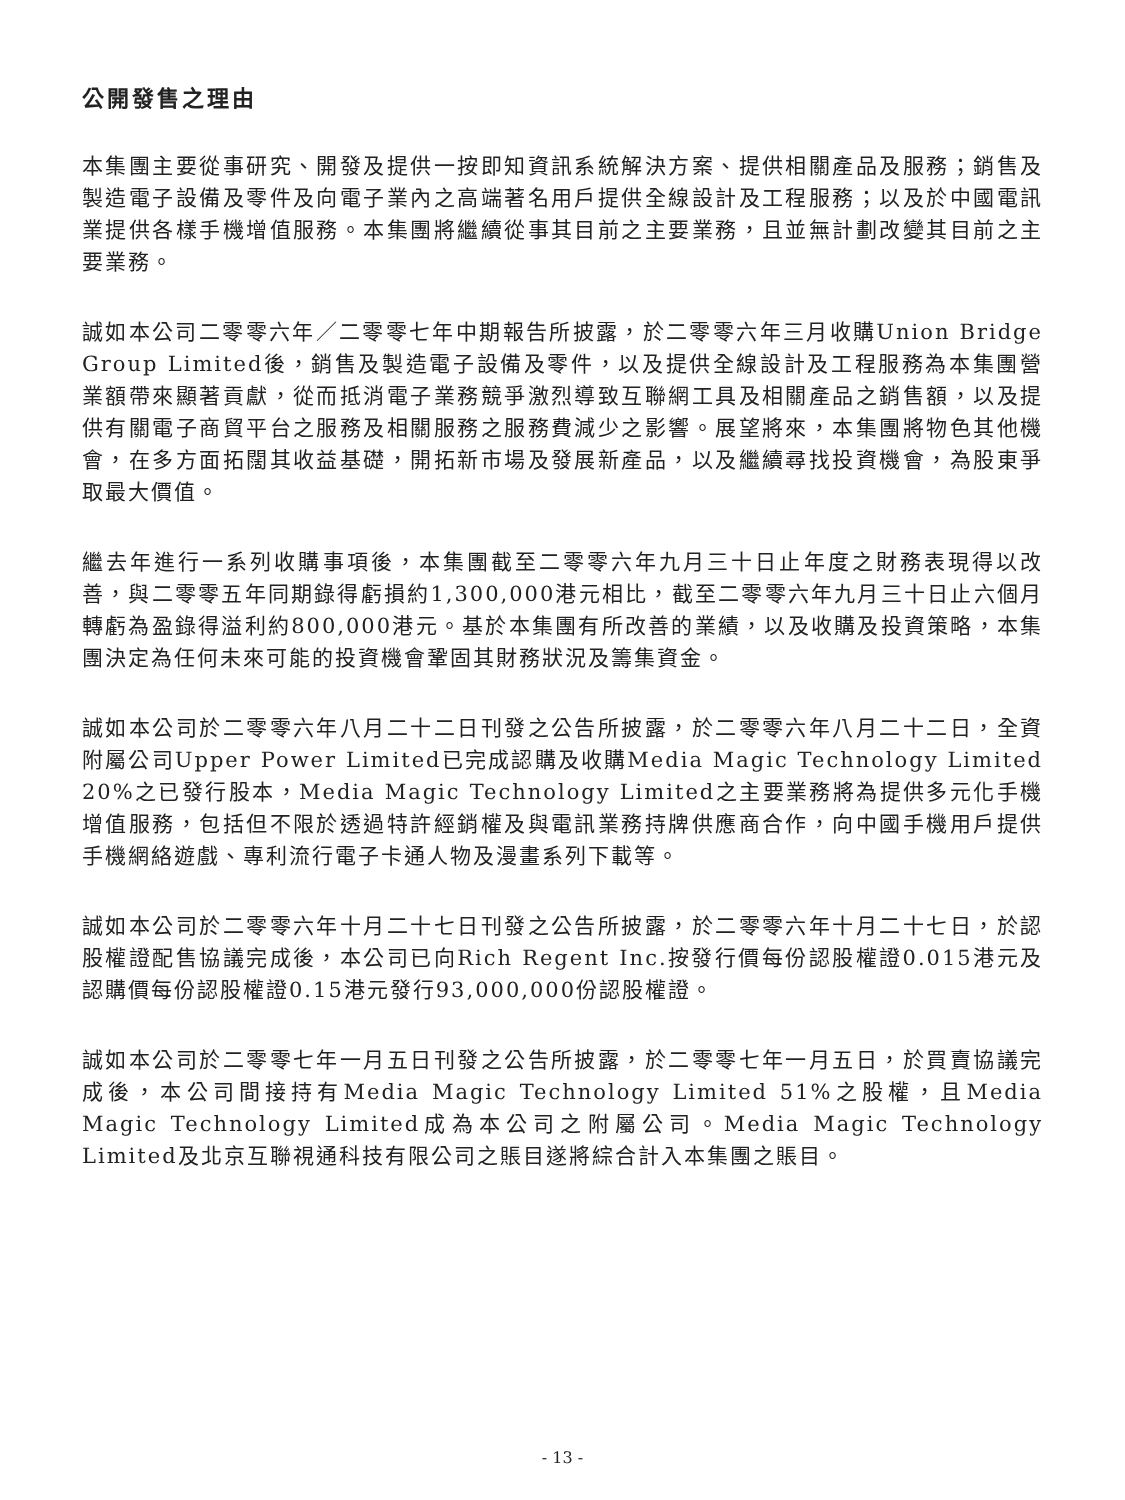公開發售之理由
本集團主要從事研究、開發及提供一按即知資訊系統解決方案、提供相關產品及服務；銷售及製造電子設備及零件及向電子業內之高端著名用戶提供全線設計及工程服務；以及於中國電訊業提供各樣手機增值服務。本集團將繼續從事其目前之主要業務，且並無計劃改變其目前之主要業務。
誠如本公司二零零六年／二零零七年中期報告所披露，於二零零六年三月收購Union Bridge Group Limited後，銷售及製造電子設備及零件，以及提供全線設計及工程服務為本集團營業額帶來顯著貢獻，從而抵消電子業務競爭激烈導致互聯網工具及相關產品之銷售額，以及提供有關電子商貿平台之服務及相關服務之服務費減少之影響。展望將來，本集團將物色其他機會，在多方面拓闊其收益基礎，開拓新市場及發展新產品，以及繼續尋找投資機會，為股東爭取最大價值。
繼去年進行一系列收購事項後，本集團截至二零零六年九月三十日止年度之財務表現得以改善，與二零零五年同期錄得虧損約1,300,000港元相比，截至二零零六年九月三十日止六個月轉虧為盈錄得溢利約800,000港元。基於本集團有所改善的業績，以及收購及投資策略，本集團決定為任何未來可能的投資機會鞏固其財務狀況及籌集資金。
誠如本公司於二零零六年八月二十二日刊發之公告所披露，於二零零六年八月二十二日，全資附屬公司Upper Power Limited已完成認購及收購Media Magic Technology Limited 20%之已發行股本，Media Magic Technology Limited之主要業務將為提供多元化手機增值服務，包括但不限於透過特許經銷權及與電訊業務持牌供應商合作，向中國手機用戶提供手機網絡遊戲、專利流行電子卡通人物及漫畫系列下載等。
誠如本公司於二零零六年十月二十七日刊發之公告所披露，於二零零六年十月二十七日，於認股權證配售協議完成後，本公司已向Rich Regent Inc.按發行價每份認股權證0.015港元及認購價每份認股權證0.15港元發行93,000,000份認股權證。
誠如本公司於二零零七年一月五日刊發之公告所披露，於二零零七年一月五日，於買賣協議完成後，本公司間接持有Media Magic Technology Limited 51%之股權，且Media Magic Technology Limited成為本公司之附屬公司。Media Magic Technology Limited及北京互聯視通科技有限公司之賬目遂將綜合計入本集團之賬目。
- 13 -